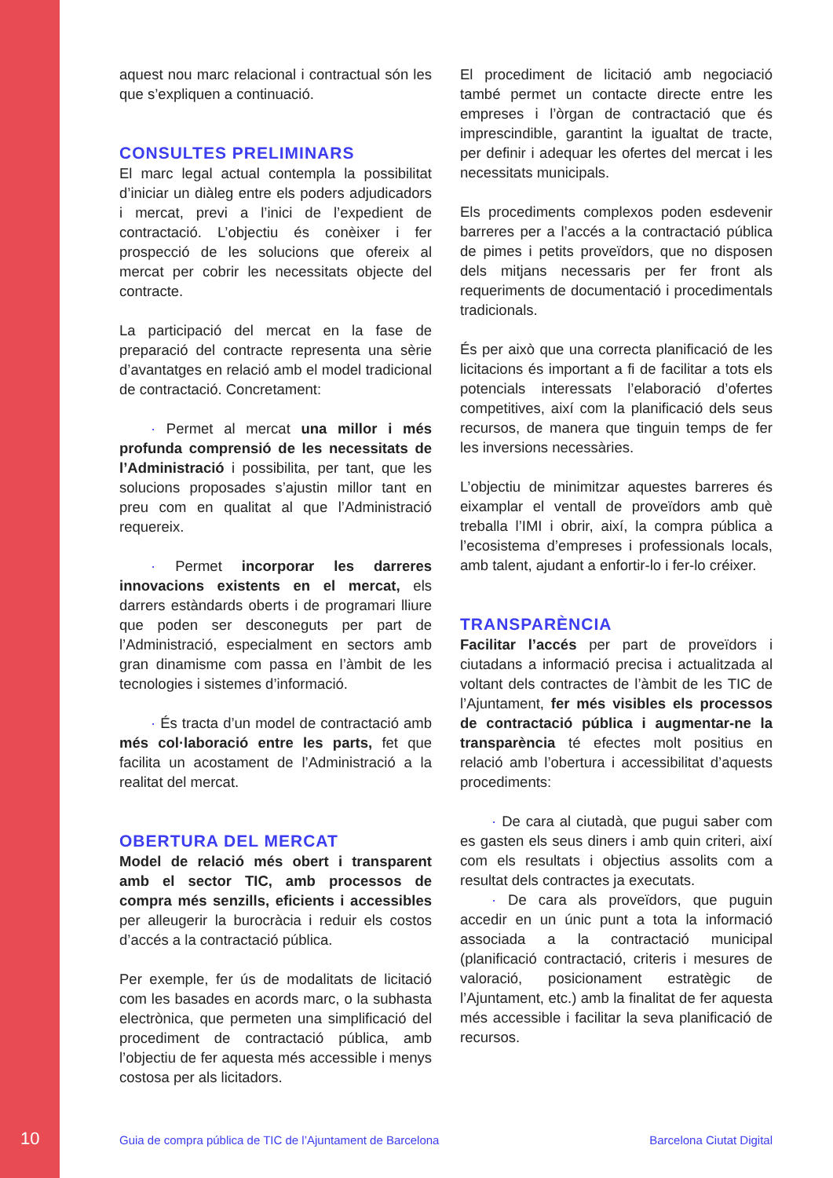aquest nou marc relacional i contractual són les que s’expliquen a continuació.
CONSULTES PRELIMINARS
El marc legal actual contempla la possibilitat d’iniciar un diàleg entre els poders adjudicadors i mercat, previ a l’inici de l’expedient de contractació. L’objectiu és conèixer i fer prospecció de les solucions que ofereix al mercat per cobrir les necessitats objecte del contracte.
La participació del mercat en la fase de preparació del contracte representa una sèrie d’avantatges en relació amb el model tradicional de contractació. Concretament:
· Permet al mercat una millor i més profunda comprensió de les necessitats de l’Administració i possibilita, per tant, que les solucions proposades s’ajustin millor tant en preu com en qualitat al que l’Administració requereix.
· Permet incorporar les darreres innovacions existents en el mercat, els darrers estàndards oberts i de programari lliure que poden ser desconeguts per part de l’Administració, especialment en sectors amb gran dinamisme com passa en l’àmbit de les tecnologies i sistemes d’informació.
· És tracta d’un model de contractació amb més col·laboració entre les parts, fet que facilita un acostament de l’Administració a la realitat del mercat.
OBERTURA DEL MERCAT
Model de relació més obert i transparent amb el sector TIC, amb processos de compra més senzills, eficients i accessibles per alleugerir la burocràcia i reduir els costos d’accés a la contractació pública.
Per exemple, fer ús de modalitats de licitació com les basades en acords marc, o la subhasta electrònica, que permeten una simplificació del procediment de contractació pública, amb l’objectiu de fer aquesta més accessible i menys costosa per als licitadors.
El procediment de licitació amb negociació també permet un contacte directe entre les empreses i l’òrgan de contractació que és imprescindible, garantint la igualtat de tracte, per definir i adequar les ofertes del mercat i les necessitats municipals.
Els procediments complexos poden esdevenir barreres per a l’accés a la contractació pública de pimes i petits proveïdors, que no disposen dels mitjans necessaris per fer front als requeriments de documentació i procedimentals tradicionals.
És per això que una correcta planificació de les licitacions és important a fi de facilitar a tots els potencials interessats l’elaboració d’ofertes competitives, així com la planificació dels seus recursos, de manera que tinguin temps de fer les inversions necessàries.
L’objectiu de minimitzar aquestes barreres és eixamplar el ventall de proveïdors amb què treballa l’IMI i obrir, així, la compra pública a l’ecosistema d’empreses i professionals locals, amb talent, ajudant a enfortir-lo i fer-lo créixer.
TRANSPARÈNCIA
Facilitar l’accés per part de proveïdors i ciutadans a informació precisa i actualitzada al voltant dels contractes de l’àmbit de les TIC de l’Ajuntament, fer més visibles els processos de contractació pública i augmentar-ne la transparència té efectes molt positius en relació amb l’obertura i accessibilitat d’aquests procediments:
· De cara al ciutadà, que pugui saber com es gasten els seus diners i amb quin criteri, així com els resultats i objectius assolits com a resultat dels contractes ja executats.
· De cara als proveïdors, que puguin accedir en un únic punt a tota la informació associada a la contractació municipal (planificació contractació, criteris i mesures de valoració, posicionament estratègic de l’Ajuntament, etc.) amb la finalitat de fer aquesta més accessible i facilitar la seva planificació de recursos.
10 Guia de compra pública de TIC de l’Ajuntament de Barcelona Barcelona Ciutat Digital